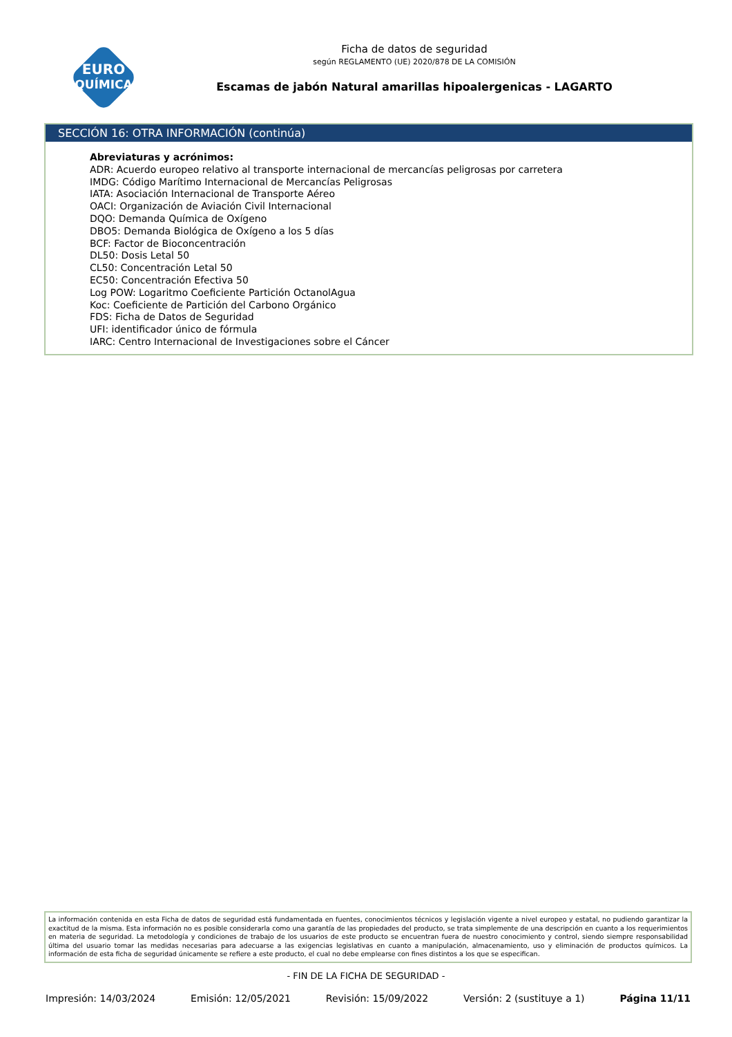EURO
QUÍMICA
Ficha de datos de seguridad
según REGLAMENTO (UE) 2020/878 DE LA COMISIÓN
Escamas de jabón Natural amarillas hipoalergenicas - LAGARTO
SECCIÓN 16: OTRA INFORMACIÓN (continúa)
Abreviaturas y acrónimos:
ADR: Acuerdo europeo relativo al transporte internacional de mercancías peligrosas por carretera
IMDG: Código Marítimo Internacional de Mercancías Peligrosas
IATA: Asociación Internacional de Transporte Aéreo
OACI: Organización de Aviación Civil Internacional
DQO: Demanda Química de Oxígeno
DBO5: Demanda Biológica de Oxígeno a los 5 días
BCF: Factor de Bioconcentración
DL50: Dosis Letal 50
CL50: Concentración Letal 50
EC50: Concentración Efectiva 50
Log POW: Logaritmo Coeficiente Partición OctanolAgua
Koc: Coeficiente de Partición del Carbono Orgánico
FDS: Ficha de Datos de Seguridad
UFI: identificador único de fórmula
IARC: Centro Internacional de Investigaciones sobre el Cáncer
La información contenida en esta Ficha de datos de seguridad está fundamentada en fuentes, conocimientos técnicos y legislación vigente a nivel europeo y estatal, no pudiendo garantizar la exactitud de la misma. Esta información no es posible considerarla como una garantía de las propiedades del producto, se trata simplemente de una descripción en cuanto a los requerimientos en materia de seguridad. La metodología y condiciones de trabajo de los usuarios de este producto se encuentran fuera de nuestro conocimiento y control, siendo siempre responsabilidad última del usuario tomar las medidas necesarias para adecuarse a las exigencias legislativas en cuanto a manipulación, almacenamiento, uso y eliminación de productos químicos. La información de esta ficha de seguridad únicamente se refiere a este producto, el cual no debe emplearse con fines distintos a los que se especifican.
- FIN DE LA FICHA DE SEGURIDAD -
Impresión: 14/03/2024 Emisión: 12/05/2021 Revisión: 15/09/2022 Versión: 2 (sustituye a 1) Página 11/11